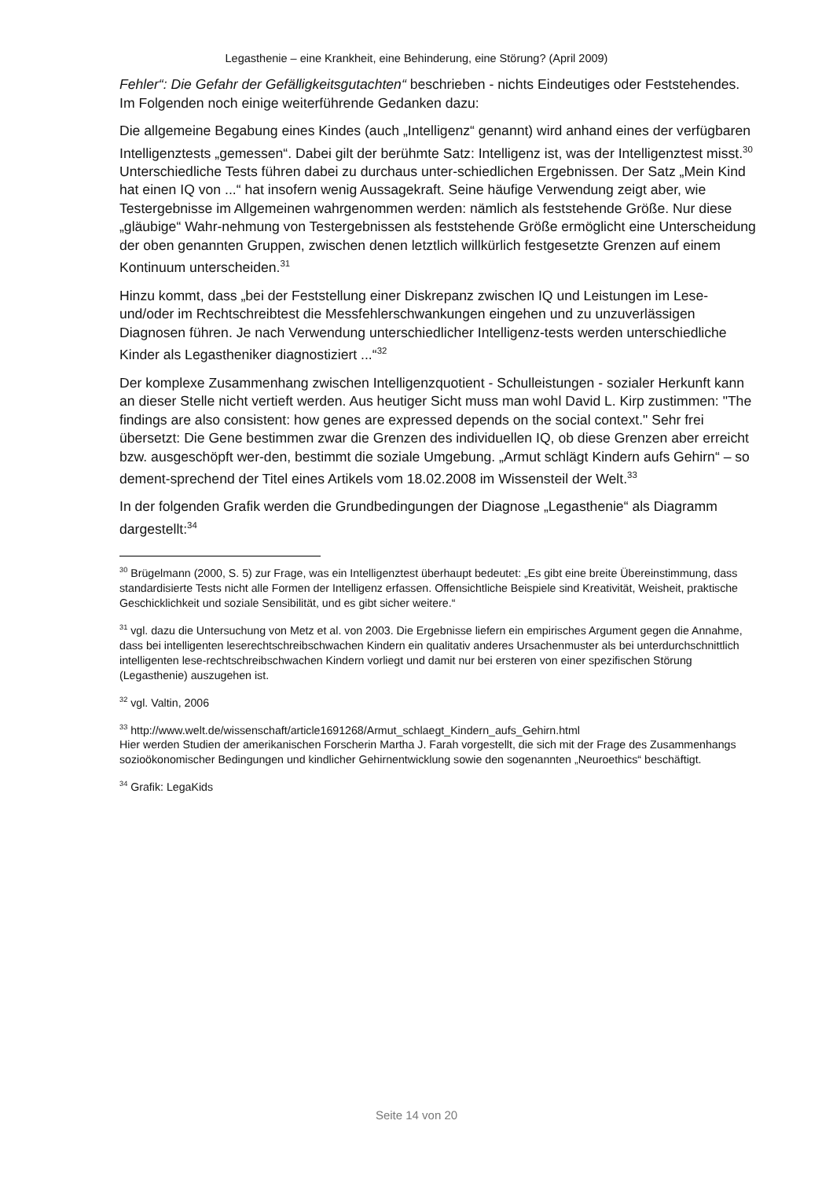Legasthenie – eine Krankheit, eine Behinderung, eine Störung? (April 2009)
Fehler“: Die Gefahr der Gefälligkeitsgutachten“ beschrieben - nichts Eindeutiges oder Feststehendes. Im Folgenden noch einige weiterführende Gedanken dazu:
Die allgemeine Begabung eines Kindes (auch „Intelligenz“ genannt) wird anhand eines der verfügbaren Intelligenztests „gemessen“. Dabei gilt der berühmte Satz: Intelligenz ist, was der Intelligenztest misst.<sup>30</sup> Unterschiedliche Tests führen dabei zu durchaus unter-schiedlichen Ergebnissen. Der Satz „Mein Kind hat einen IQ von ...“ hat insofern wenig Aussagekraft. Seine häufige Verwendung zeigt aber, wie Testergebnisse im Allgemeinen wahrgenommen werden: nämlich als feststehende Größe. Nur diese „gläubige“ Wahr-nehmung von Testergebnissen als feststehende Größe ermöglicht eine Unterscheidung der oben genannten Gruppen, zwischen denen letztlich willkürlich festgesetzte Grenzen auf einem Kontinuum unterscheiden.<sup>31</sup>
Hinzu kommt, dass „bei der Feststellung einer Diskrepanz zwischen IQ und Leistungen im Lese- und/oder im Rechtschreibtest die Messfehlerschwankungen eingehen und zu unzuverlässigen Diagnosen führen. Je nach Verwendung unterschiedlicher Intelligenz-tests werden unterschiedliche Kinder als Legastheniker diagnostiziert ...“<sup>32</sup>
Der komplexe Zusammenhang zwischen Intelligenzquotient - Schulleistungen - sozialer Herkunft kann an dieser Stelle nicht vertieft werden. Aus heutiger Sicht muss man wohl David L. Kirp zustimmen: "The findings are also consistent: how genes are expressed depends on the social context." Sehr frei übersetzt: Die Gene bestimmen zwar die Grenzen des individuellen IQ, ob diese Grenzen aber erreicht bzw. ausgeschöpft wer-den, bestimmt die soziale Umgebung. „Armut schlägt Kindern aufs Gehirn“ – so dement-sprechend der Titel eines Artikels vom 18.02.2008 im Wissensteil der Welt.<sup>33</sup>
In der folgenden Grafik werden die Grundbedingungen der Diagnose „Legasthenie“ als Diagramm dargestellt:<sup>34</sup>
<sup>30</sup> Brügelmann (2000, S. 5) zur Frage, was ein Intelligenztest überhaupt bedeutet: „Es gibt eine breite Übereinstimmung, dass standardisierte Tests nicht alle Formen der Intelligenz erfassen. Offensichtliche Beispiele sind Kreativität, Weisheit, praktische Geschicklichkeit und soziale Sensibilität, und es gibt sicher weitere.“
<sup>31</sup> vgl. dazu die Untersuchung von Metz et al. von 2003. Die Ergebnisse liefern ein empirisches Argument gegen die Annahme, dass bei intelligenten leserechtschreibschwachen Kindern ein qualitativ anderes Ursachenmuster als bei unterdurchschnittlich intelligenten lese-rechtschreibschwachen Kindern vorliegt und damit nur bei ersteren von einer spezifischen Störung (Legasthenie) auszugehen ist.
<sup>32</sup> vgl. Valtin, 2006
<sup>33</sup> http://www.welt.de/wissenschaft/article1691268/Armut_schlaegt_Kindern_aufs_Gehirn.html
Hier werden Studien der amerikanischen Forscherin Martha J. Farah vorgestellt, die sich mit der Frage des Zusammenhangs sozioökonomischer Bedingungen und kindlicher Gehirnentwicklung sowie den sogenannten „Neuroethics“ beschäftigt.
<sup>34</sup> Grafik: LegaKids
Seite 14 von 20